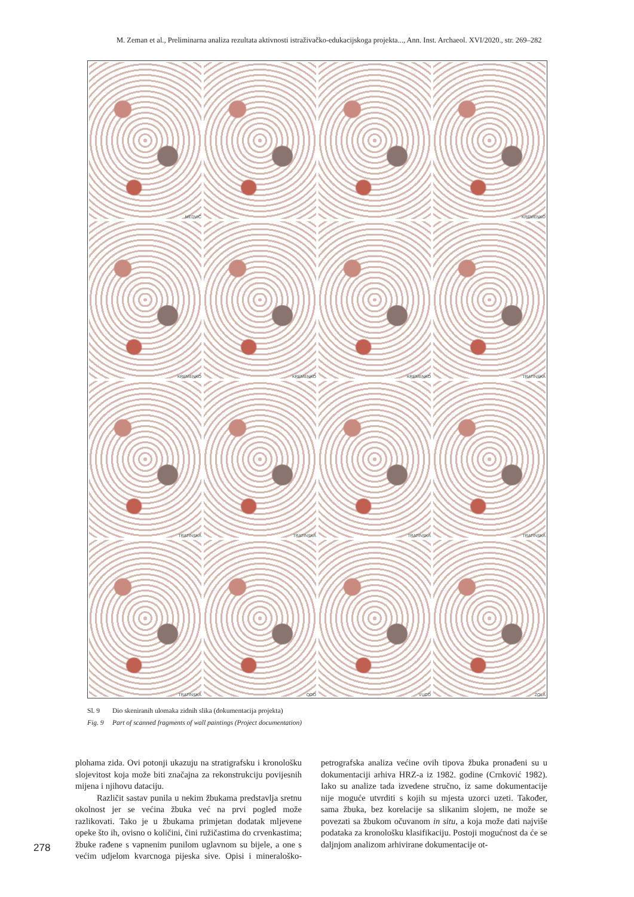M. Zeman et al., Preliminarna analiza rezultata aktivnosti istraživačko-edukacijskoga projekta..., Ann. Inst. Archaeol. XVI/2020., str. 269–282
MEDVIĆ
KREMENKO
KREMENKO
KREMENKO
KREMENKO
TRATINSKA
TRATINSKA
TRATINSKA
TRATINSKA
TRATINSKA
TRATINSKA
OOO
VUCO
ZOLA
Sl. 9 Dio skeniranih ulomaka zidnih slika (dokumentacija projekta)
Fig. 9 Part of scanned fragments of wall paintings (Project documentation)
plohama zida. Ovi potonji ukazuju na stratigrafsku i kronološku slojevitost koja može biti značajna za rekonstrukciju povijesnih mijena i njihovu dataciju.
Različit sastav punila u nekim žbukama predstavlja sretnu okolnost jer se većina žbuka već na prvi pogled može razlikovati. Tako je u žbukama primjetan dodatak mljevene opeke što ih, ovisno o količini, čini ružičastima do crvenkastima; žbuke rađene s vapnenim punilom uglavnom su bijele, a one s većim udjelom kvarcnoga pijeska sive. Opisi i mineraloško-petrografska analiza većine ovih tipova žbuka pronađeni su u dokumentaciji arhiva HRZ-a iz 1982. godine (Crnković 1982). Iako su analize tada izvedene stručno, iz same dokumentacije nije moguće utvrditi s kojih su mjesta uzorci uzeti. Također, sama žbuka, bez korelacije sa slikanim slojem, ne može se povezati sa žbukom očuvanom in situ, a koja može dati najviše podataka za kronološku klasifikaciju. Postoji mogućnost da će se daljnjom analizom arhivirane dokumentacije ot-
278